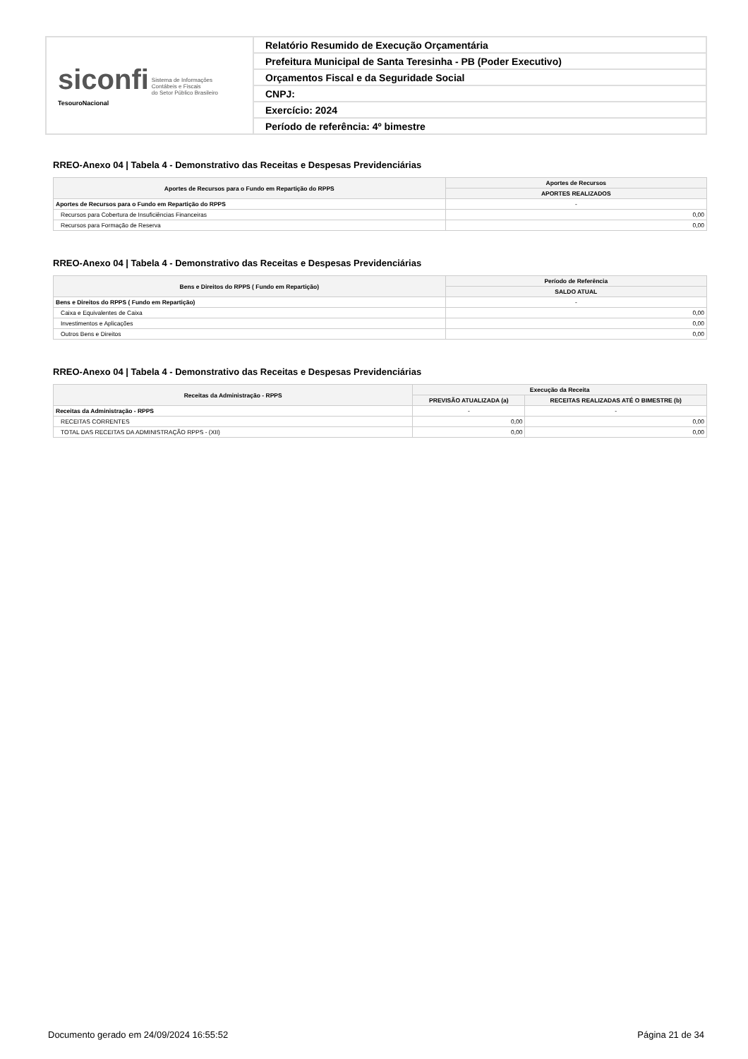| siconfi Sistema de Informações Contábeis e Fiscais do Setor Público Brasileiro TesouroNacional | Relatório Resumido de Execução Orçamentária |
| | Prefeitura Municipal de Santa Teresinha - PB (Poder Executivo) |
| | Orçamentos Fiscal e da Seguridade Social |
| | CNPJ: |
| | Exercício: 2024 |
| | Período de referência: 4º bimestre |
RREO-Anexo 04 | Tabela 4 - Demonstrativo das Receitas e Despesas Previdenciárias
| Aportes de Recursos para o Fundo em Repartição do RPPS | Aportes de Recursos |
| --- | --- |
| | APORTES REALIZADOS |
| Aportes de Recursos para o Fundo em Repartição do RPPS | - |
| Recursos para Cobertura de Insuficiências Financeiras | 0,00 |
| Recursos para Formação de Reserva | 0,00 |
RREO-Anexo 04 | Tabela 4 - Demonstrativo das Receitas e Despesas Previdenciárias
| Bens e Direitos do RPPS ( Fundo em Repartição) | Período de Referência |
| --- | --- |
| | SALDO ATUAL |
| Bens e Direitos do RPPS ( Fundo em Repartição) | - |
| Caixa e Equivalentes de Caixa | 0,00 |
| Investimentos e Aplicações | 0,00 |
| Outros Bens e Direitos | 0,00 |
RREO-Anexo 04 | Tabela 4 - Demonstrativo das Receitas e Despesas Previdenciárias
| Receitas da Administração - RPPS | Execução da Receita | |
| --- | --- | --- |
| | PREVISÃO ATUALIZADA (a) | RECEITAS REALIZADAS ATÉ O BIMESTRE (b) |
| Receitas da Administração - RPPS | - | - |
| RECEITAS CORRENTES | 0,00 | 0,00 |
| TOTAL DAS RECEITAS DA ADMINISTRAÇÃO RPPS - (XII) | 0,00 | 0,00 |
Documento gerado em 24/09/2024 16:55:52 Página 21 de 34